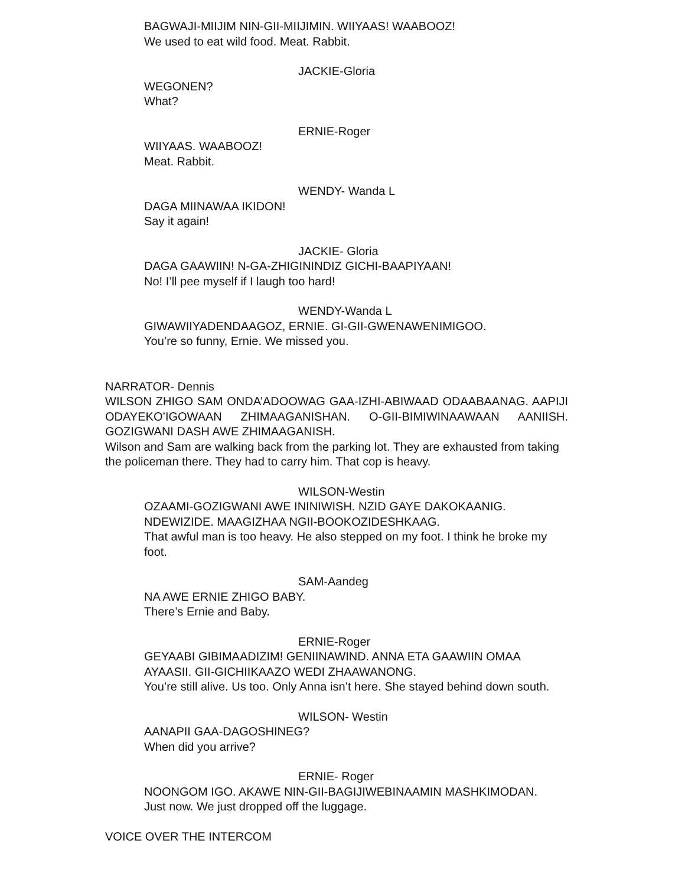BAGWAJI-MIIJIM NIN-GII-MIIJIMIN. WIIYAAS! WAABOOZ!
We used to eat wild food. Meat. Rabbit.
JACKIE-Gloria
WEGONEN?
What?
ERNIE-Roger
WIIYAAS. WAABOOZ!
Meat. Rabbit.
WENDY- Wanda L
DAGA MIINAWAA IKIDON!
Say it again!
JACKIE- Gloria
DAGA GAAWIIN! N-GA-ZHIGININDIZ GICHI-BAAPIYAAN!
No! I’ll pee myself if I laugh too hard!
WENDY-Wanda L
GIWAWIIYADENDAAGOZ, ERNIE. GI-GII-GWENAWENIMIGOO.
You’re so funny, Ernie. We missed you.
NARRATOR- Dennis
WILSON ZHIGO SAM ONDA’ADOOWAG GAA-IZHI-ABIWAAD ODAABAANAG. AAPIJI ODAYEKO’IGOWAAN ZHIMAAGANISHAN. O-GII-BIMIWINAAWAAN AANIISH. GOZIGWANI DASH AWE ZHIMAAGANISH.
Wilson and Sam are walking back from the parking lot. They are exhausted from taking the policeman there. They had to carry him. That cop is heavy.
WILSON-Westin
OZAAMI-GOZIGWANI AWE ININIWISH. NZID GAYE DAKOKAANIG. NDEWIZIDE. MAAGIZHAA NGII-BOOKOZIDESHKAAG.
That awful man is too heavy. He also stepped on my foot. I think he broke my foot.
SAM-Aandeg
NA AWE ERNIE ZHIGO BABY.
There’s Ernie and Baby.
ERNIE-Roger
GEYAABI GIBIMAADIZIM! GENIINAWIND. ANNA ETA GAAWIIN OMAA AYAASII. GII-GICHIIKAAZO WEDI ZHAAWANONG.
You’re still alive. Us too. Only Anna isn’t here. She stayed behind down south.
WILSON- Westin
AANAPII GAA-DAGOSHINEG?
When did you arrive?
ERNIE- Roger
NOONGOM IGO. AKAWE NIN-GII-BAGIJIWEBINAAMIN MASHKIMODAN.
Just now. We just dropped off the luggage.
VOICE OVER THE INTERCOM